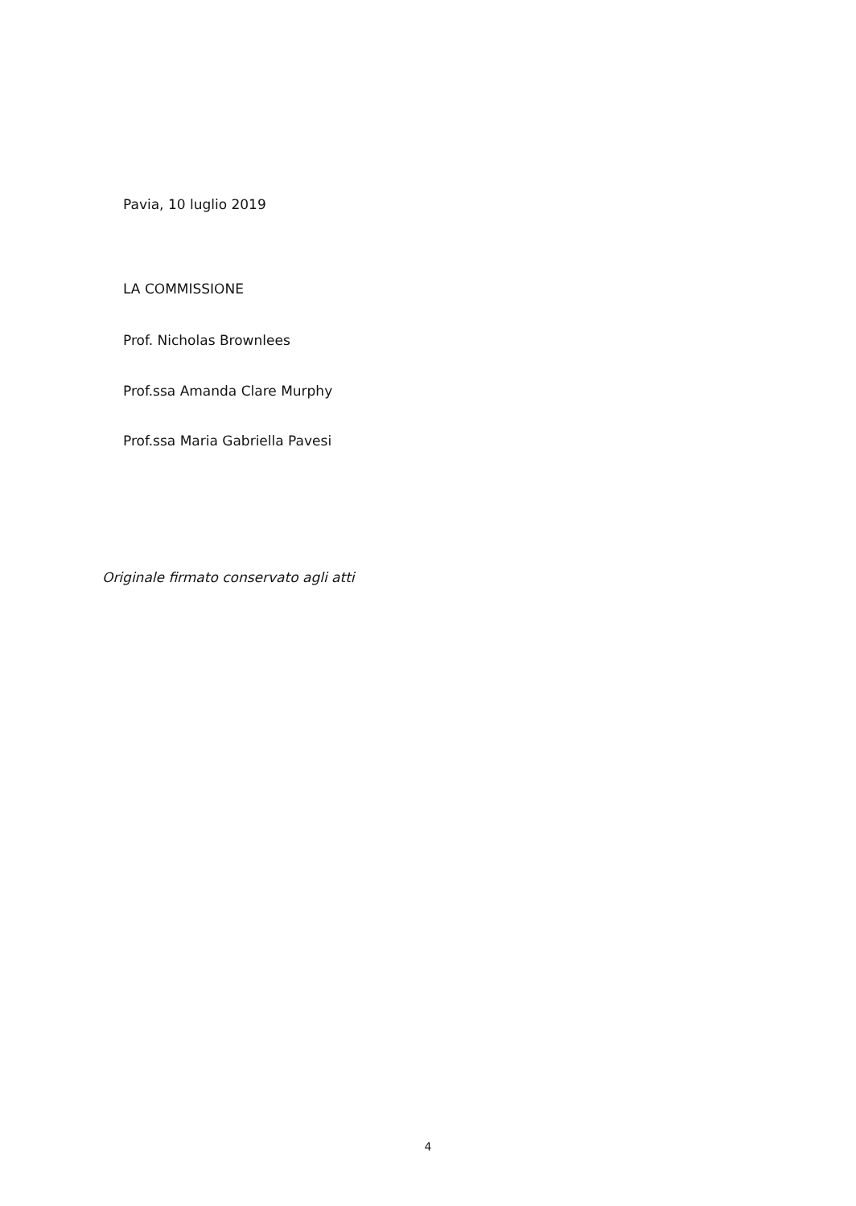Pavia, 10 luglio 2019
LA COMMISSIONE
Prof. Nicholas Brownlees
Prof.ssa Amanda Clare Murphy
Prof.ssa Maria Gabriella Pavesi
Originale firmato conservato agli atti
4